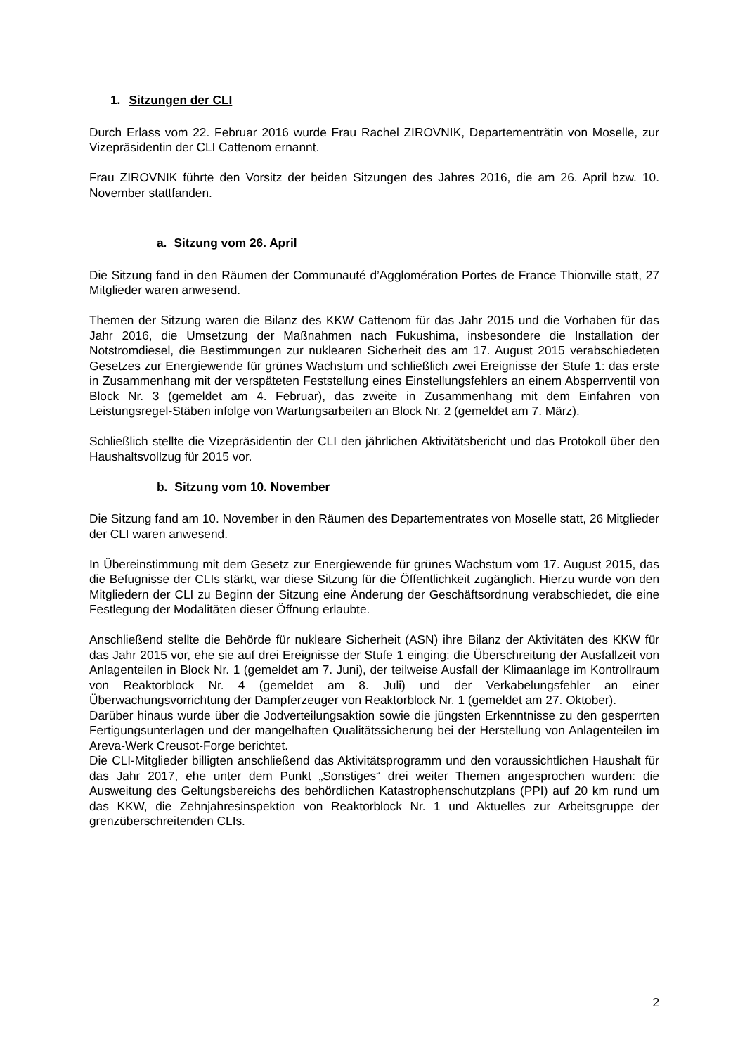1. Sitzungen der CLI
Durch Erlass vom 22. Februar 2016 wurde Frau Rachel ZIROVNIK, Departementrätin von Moselle, zur Vizepräsidentin der CLI Cattenom ernannt.
Frau ZIROVNIK führte den Vorsitz der beiden Sitzungen des Jahres 2016, die am 26. April bzw. 10. November stattfanden.
a. Sitzung vom 26. April
Die Sitzung fand in den Räumen der Communauté d’Agglomération Portes de France Thionville statt, 27 Mitglieder waren anwesend.
Themen der Sitzung waren die Bilanz des KKW Cattenom für das Jahr 2015 und die Vorhaben für das Jahr 2016, die Umsetzung der Maßnahmen nach Fukushima, insbesondere die Installation der Notstromdiesel, die Bestimmungen zur nuklearen Sicherheit des am 17. August 2015 verabschiedeten Gesetzes zur Energiewende für grünes Wachstum und schließlich zwei Ereignisse der Stufe 1: das erste in Zusammenhang mit der verspäteten Feststellung eines Einstellungsfehlers an einem Absperrventil von Block Nr. 3 (gemeldet am 4. Februar), das zweite in Zusammenhang mit dem Einfahren von Leistungsregel-Stäben infolge von Wartungsarbeiten an Block Nr. 2 (gemeldet am 7. März).
Schließlich stellte die Vizepräsidentin der CLI den jährlichen Aktivitätsbericht und das Protokoll über den Haushaltsvollzug für 2015 vor.
b. Sitzung vom 10. November
Die Sitzung fand am 10. November in den Räumen des Departementrates von Moselle statt, 26 Mitglieder der CLI waren anwesend.
In Übereinstimmung mit dem Gesetz zur Energiewende für grünes Wachstum vom 17. August 2015, das die Befugnisse der CLIs stärkt, war diese Sitzung für die Öffentlichkeit zugänglich. Hierzu wurde von den Mitgliedern der CLI zu Beginn der Sitzung eine Änderung der Geschäftsordnung verabschiedet, die eine Festlegung der Modalitäten dieser Öffnung erlaubte.
Anschließend stellte die Behörde für nukleare Sicherheit (ASN) ihre Bilanz der Aktivitäten des KKW für das Jahr 2015 vor, ehe sie auf drei Ereignisse der Stufe 1 einging: die Überschreitung der Ausfallzeit von Anlagenteilen in Block Nr. 1 (gemeldet am 7. Juni), der teilweise Ausfall der Klimaanlage im Kontrollraum von Reaktorblock Nr. 4 (gemeldet am 8. Juli) und der Verkabelungsfehler an einer Überwachungsvorrichtung der Dampferzeuger von Reaktorblock Nr. 1 (gemeldet am 27. Oktober).
Darüber hinaus wurde über die Jodverteilungsaktion sowie die jüngsten Erkenntnisse zu den gesperrten Fertigungsunterlagen und der mangelhaften Qualitätssicherung bei der Herstellung von Anlagenteilen im Areva-Werk Creusot-Forge berichtet.
Die CLI-Mitglieder billigten anschließend das Aktivitätsprogramm und den voraussichtlichen Haushalt für das Jahr 2017, ehe unter dem Punkt „Sonstiges“ drei weiter Themen angesprochen wurden: die Ausweitung des Geltungsbereichs des behördlichen Katastrophenschutzplans (PPI) auf 20 km rund um das KKW, die Zehnjahresinspektion von Reaktorblock Nr. 1 und Aktuelles zur Arbeitsgruppe der grenzüberschreitenden CLIs.
2